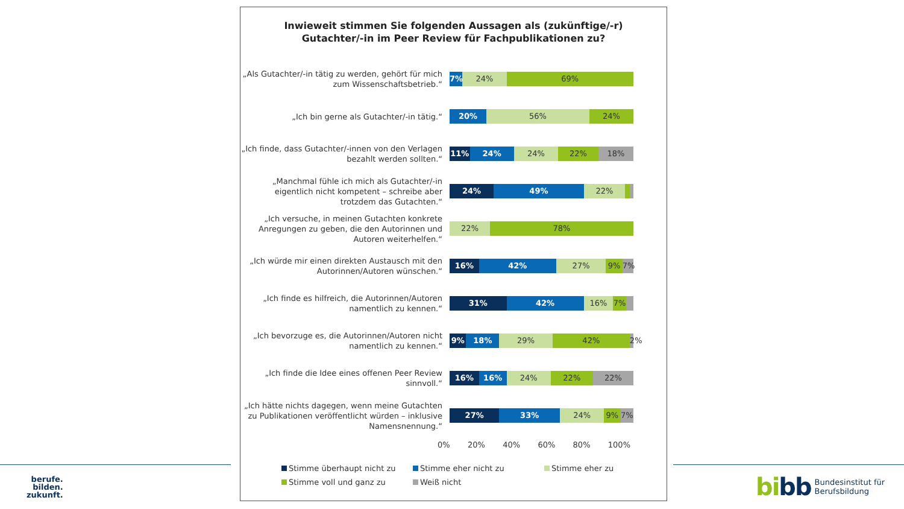Inwieweit stimmen Sie folgenden Aussagen als (zukünftige/-r)
Gutachter/-in im Peer Review für Fachpublikationen zu?
„Als Gutachter/-in tätig zu werden, gehört für mich zum Wissenschaftsbetrieb.“
7% 24% 69%
„Ich bin gerne als Gutachter/-in tätig.“
20% 56% 24%
„Ich finde, dass Gutachter/-innen von den Verlagen bezahlt werden sollten.“
11% 24% 24% 22% 18%
„Manchmal fühle ich mich als Gutachter/-in eigentlich nicht kompetent – schreibe aber trotzdem das Gutachten.“
24% 49% 22%
„Ich versuche, in meinen Gutachten konkrete Anregungen zu geben, die den Autorinnen und Autoren weiterhelfen.“
22% 78%
„Ich würde mir einen direkten Austausch mit den Autorinnen/Autoren wünschen.“
16% 42% 27% 9% 7%
„Ich finde es hilfreich, die Autorinnen/Autoren namentlich zu kennen.“
31% 42% 16% 7%
„Ich bevorzuge es, die Autorinnen/Autoren nicht namentlich zu kennen.“
9% 18% 29% 42% 2%
„Ich finde die Idee eines offenen Peer Review sinnvoll.“
16% 16% 24% 22% 22%
„Ich hätte nichts dagegen, wenn meine Gutachten zu Publikationen veröffentlicht würden – inklusive Namensnennung.“
27% 33% 24% 9% 7%
0% 20% 40% 60% 80% 100%
Stimme überhaupt nicht zu
Stimme eher nicht zu
Stimme eher zu
Stimme voll und ganz zu
Weiß nicht
berufe.
bilden.
zukunft.
bibb
Bundesinstitut für
Berufsbildung